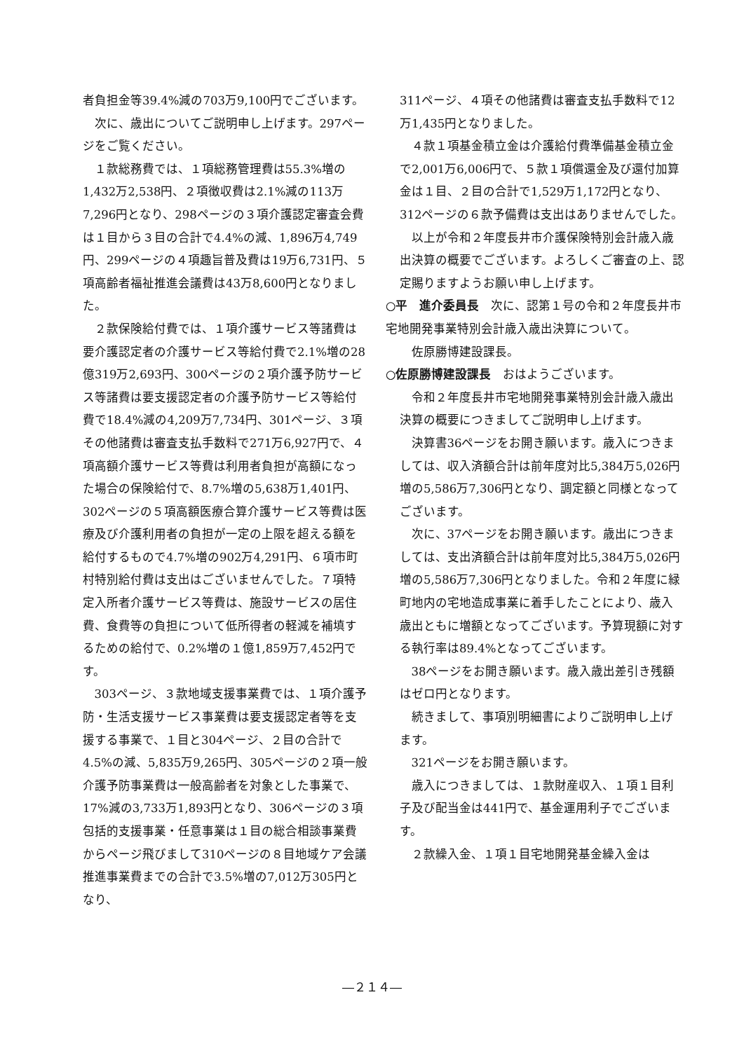者負担金等39.4%減の703万9,100円でございます。
次に、歳出についてご説明申し上げます。297ページをご覧ください。
１款総務費では、１項総務管理費は55.3%増の1,432万2,538円、２項徴収費は2.1%減の113万7,296円となり、298ページの３項介護認定審査会費は１目から３目の合計で4.4%の減、1,896万4,749円、299ページの４項趣旨普及費は19万6,731円、５項高齢者福祉推進会議費は43万8,600円となりました。
２款保険給付費では、１項介護サービス等諸費は要介護認定者の介護サービス等給付費で2.1%増の28億319万2,693円、300ページの２項介護予防サービス等諸費は要支援認定者の介護予防サービス等給付費で18.4%減の4,209万7,734円、301ページ、３項その他諸費は審査支払手数料で271万6,927円で、４項高額介護サービス等費は利用者負担が高額になった場合の保険給付で、8.7%増の5,638万1,401円、302ページの５項高額医療合算介護サービス等費は医療及び介護利用者の負担が一定の上限を超える額を給付するもので4.7%増の902万4,291円、６項市町村特別給付費は支出はございませんでした。７項特定入所者介護サービス等費は、施設サービスの居住費、食費等の負担について低所得者の軽減を補填するための給付で、0.2%増の１億1,859万7,452円です。
303ページ、３款地域支援事業費では、１項介護予防・生活支援サービス事業費は要支援認定者等を支援する事業で、１目と304ページ、２目の合計で4.5%の減、5,835万9,265円、305ページの２項一般介護予防事業費は一般高齢者を対象とした事業で、17%減の3,733万1,893円となり、306ページの３項包括的支援事業・任意事業は１目の総合相談事業費からページ飛びまして310ページの８目地域ケア会議推進事業費までの合計で3.5%増の7,012万305円となり、
311ページ、４項その他諸費は審査支払手数料で12万1,435円となりました。
４款１項基金積立金は介護給付費準備基金積立金で2,001万6,006円で、５款１項償還金及び還付加算金は１目、２目の合計で1,529万1,172円となり、312ページの６款予備費は支出はありませんでした。
以上が令和２年度長井市介護保険特別会計歳入歳出決算の概要でございます。よろしくご審査の上、認定賜りますようお願い申し上げます。
○平　進介委員長　次に、認第１号の令和２年度長井市宅地開発事業特別会計歳入歳出決算について。
佐原勝博建設課長。
○佐原勝博建設課長　おはようございます。
令和２年度長井市宅地開発事業特別会計歳入歳出決算の概要につきましてご説明申し上げます。
決算書36ページをお開き願います。歳入につきましては、収入済額合計は前年度対比5,384万5,026円増の5,586万7,306円となり、調定額と同様となってございます。
次に、37ページをお開き願います。歳出につきましては、支出済額合計は前年度対比5,384万5,026円増の5,586万7,306円となりました。令和２年度に緑町地内の宅地造成事業に着手したことにより、歳入歳出ともに増額となってございます。予算現額に対する執行率は89.4%となってございます。
38ページをお開き願います。歳入歳出差引き残額はゼロ円となります。
続きまして、事項別明細書によりご説明申し上げます。
321ページをお開き願います。
歳入につきましては、１款財産収入、１項１目利子及び配当金は441円で、基金運用利子でございます。
２款繰入金、１項１目宅地開発基金繰入金は
―２１４―